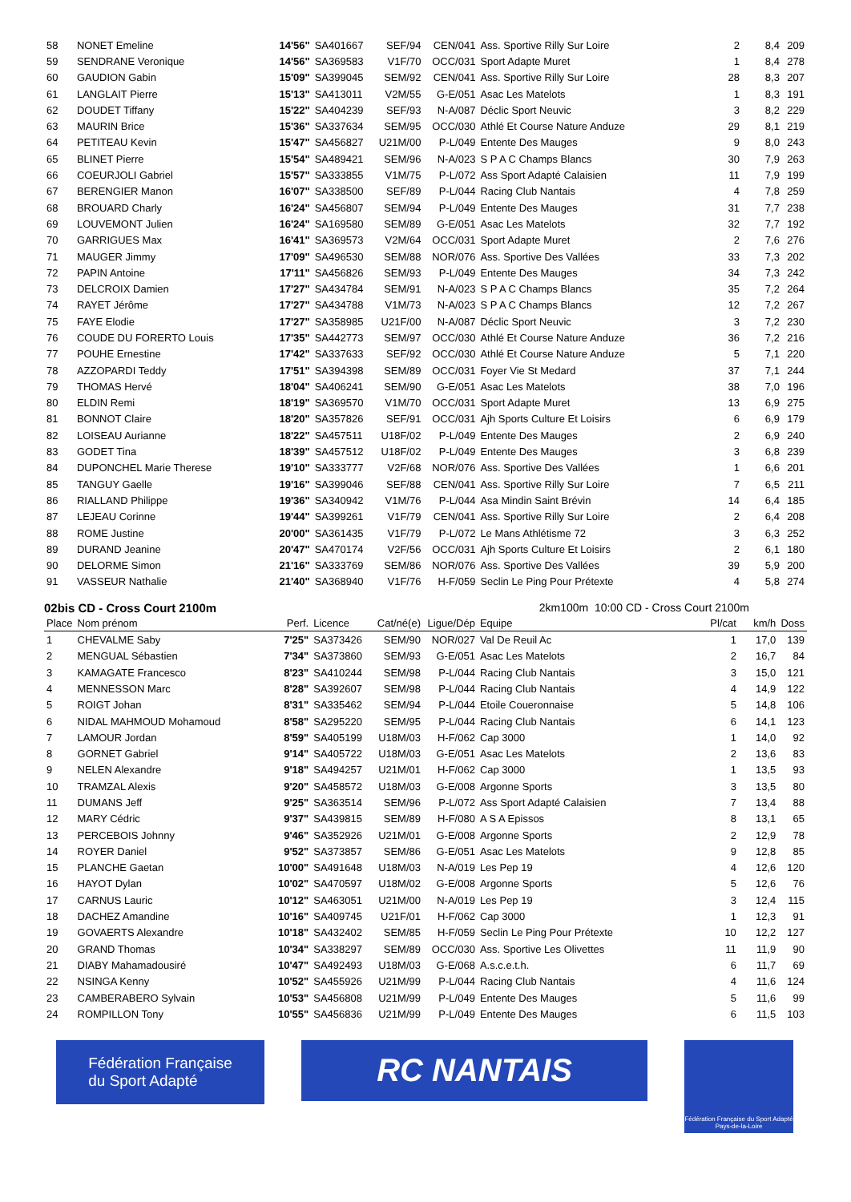| 58 | NONET Emeline | 14'56" | SA401667 | SEF/94 | CEN/041 | Ass. Sportive Rilly Sur Loire | 2 | 8,4 | 209 |
| 59 | SENDRANE Veronique | 14'56" | SA369583 | V1F/70 | OCC/031 | Sport Adapte Muret | 1 | 8,4 | 278 |
| 60 | GAUDION Gabin | 15'09" | SA399045 | SEM/92 | CEN/041 | Ass. Sportive Rilly Sur Loire | 28 | 8,3 | 207 |
| 61 | LANGLAIT Pierre | 15'13" | SA413011 | V2M/55 | G-E/051 | Asac Les Matelots | 1 | 8,3 | 191 |
| 62 | DOUDET Tiffany | 15'22" | SA404239 | SEF/93 | N-A/087 | Déclic Sport Neuvic | 3 | 8,2 | 229 |
| 63 | MAURIN Brice | 15'36" | SA337634 | SEM/95 | OCC/030 | Athlé Et Course Nature Anduze | 29 | 8,1 | 219 |
| 64 | PETITEAU Kevin | 15'47" | SA456827 | U21M/00 | P-L/049 | Entente Des Mauges | 9 | 8,0 | 243 |
| 65 | BLINET Pierre | 15'54" | SA489421 | SEM/96 | N-A/023 | S P A C Champs Blancs | 30 | 7,9 | 263 |
| 66 | COEURJOLI Gabriel | 15'57" | SA333855 | V1M/75 | P-L/072 | Ass Sport Adapté Calaisien | 11 | 7,9 | 199 |
| 67 | BERENGIER Manon | 16'07" | SA338500 | SEF/89 | P-L/044 | Racing Club Nantais | 4 | 7,8 | 259 |
| 68 | BROUARD Charly | 16'24" | SA456807 | SEM/94 | P-L/049 | Entente Des Mauges | 31 | 7,7 | 238 |
| 69 | LOUVEMONT Julien | 16'24" | SA169580 | SEM/89 | G-E/051 | Asac Les Matelots | 32 | 7,7 | 192 |
| 70 | GARRIGUES Max | 16'41" | SA369573 | V2M/64 | OCC/031 | Sport Adapte Muret | 2 | 7,6 | 276 |
| 71 | MAUGER Jimmy | 17'09" | SA496530 | SEM/88 | NOR/076 | Ass. Sportive Des Vallées | 33 | 7,3 | 202 |
| 72 | PAPIN Antoine | 17'11" | SA456826 | SEM/93 | P-L/049 | Entente Des Mauges | 34 | 7,3 | 242 |
| 73 | DELCROIX Damien | 17'27" | SA434784 | SEM/91 | N-A/023 | S P A C Champs Blancs | 35 | 7,2 | 264 |
| 74 | RAYET Jérôme | 17'27" | SA434788 | V1M/73 | N-A/023 | S P A C Champs Blancs | 12 | 7,2 | 267 |
| 75 | FAYE Elodie | 17'27" | SA358985 | U21F/00 | N-A/087 | Déclic Sport Neuvic | 3 | 7,2 | 230 |
| 76 | COUDE DU FORERTO Louis | 17'35" | SA442773 | SEM/97 | OCC/030 | Athlé Et Course Nature Anduze | 36 | 7,2 | 216 |
| 77 | POUHE Ernestine | 17'42" | SA337633 | SEF/92 | OCC/030 | Athlé Et Course Nature Anduze | 5 | 7,1 | 220 |
| 78 | AZZOPARDI Teddy | 17'51" | SA394398 | SEM/89 | OCC/031 | Foyer Vie St Medard | 37 | 7,1 | 244 |
| 79 | THOMAS Hervé | 18'04" | SA406241 | SEM/90 | G-E/051 | Asac Les Matelots | 38 | 7,0 | 196 |
| 80 | ELDIN Remi | 18'19" | SA369570 | V1M/70 | OCC/031 | Sport Adapte Muret | 13 | 6,9 | 275 |
| 81 | BONNOT Claire | 18'20" | SA357826 | SEF/91 | OCC/031 | Ajh Sports Culture Et Loisirs | 6 | 6,9 | 179 |
| 82 | LOISEAU Aurianne | 18'22" | SA457511 | U18F/02 | P-L/049 | Entente Des Mauges | 2 | 6,9 | 240 |
| 83 | GODET Tina | 18'39" | SA457512 | U18F/02 | P-L/049 | Entente Des Mauges | 3 | 6,8 | 239 |
| 84 | DUPONCHEL Marie Therese | 19'10" | SA333777 | V2F/68 | NOR/076 | Ass. Sportive Des Vallées | 1 | 6,6 | 201 |
| 85 | TANGUY Gaelle | 19'16" | SA399046 | SEF/88 | CEN/041 | Ass. Sportive Rilly Sur Loire | 7 | 6,5 | 211 |
| 86 | RIALLAND Philippe | 19'36" | SA340942 | V1M/76 | P-L/044 | Asa Mindin Saint Brévin | 14 | 6,4 | 185 |
| 87 | LEJEAU Corinne | 19'44" | SA399261 | V1F/79 | CEN/041 | Ass. Sportive Rilly Sur Loire | 2 | 6,4 | 208 |
| 88 | ROME Justine | 20'00" | SA361435 | V1F/79 | P-L/072 | Le Mans Athlétisme 72 | 3 | 6,3 | 252 |
| 89 | DURAND Jeanine | 20'47" | SA470174 | V2F/56 | OCC/031 | Ajh Sports Culture Et Loisirs | 2 | 6,1 | 180 |
| 90 | DELORME Simon | 21'16" | SA333769 | SEM/86 | NOR/076 | Ass. Sportive Des Vallées | 39 | 5,9 | 200 |
| 91 | VASSEUR Nathalie | 21'40" | SA368940 | V1F/76 | H-F/059 | Seclin Le Ping Pour Prétexte | 4 | 5,8 | 274 |
02bis CD - Cross Court 2100m 2km100m 10:00 CD - Cross Court 2100m
| Place | Nom prénom | Perf. | Licence | Cat/né(e) | Ligue/Dép | Equipe | Pl/cat | km/h | Doss |
| --- | --- | --- | --- | --- | --- | --- | --- | --- | --- |
| 1 | CHEVALME Saby | 7'25" | SA373426 | SEM/90 | NOR/027 | Val De Reuil Ac | 1 | 17,0 | 139 |
| 2 | MENGUAL Sébastien | 7'34" | SA373860 | SEM/93 | G-E/051 | Asac Les Matelots | 2 | 16,7 | 84 |
| 3 | KAMAGATE Francesco | 8'23" | SA410244 | SEM/98 | P-L/044 | Racing Club Nantais | 3 | 15,0 | 121 |
| 4 | MENNESSON Marc | 8'28" | SA392607 | SEM/98 | P-L/044 | Racing Club Nantais | 4 | 14,9 | 122 |
| 5 | ROIGT Johan | 8'31" | SA335462 | SEM/94 | P-L/044 | Etoile Coueronnaise | 5 | 14,8 | 106 |
| 6 | NIDAL MAHMOUD Mohamoud | 8'58" | SA295220 | SEM/95 | P-L/044 | Racing Club Nantais | 6 | 14,1 | 123 |
| 7 | LAMOUR Jordan | 8'59" | SA405199 | U18M/03 | H-F/062 | Cap 3000 | 1 | 14,0 | 92 |
| 8 | GORNET Gabriel | 9'14" | SA405722 | U18M/03 | G-E/051 | Asac Les Matelots | 2 | 13,6 | 83 |
| 9 | NELEN Alexandre | 9'18" | SA494257 | U21M/01 | H-F/062 | Cap 3000 | 1 | 13,5 | 93 |
| 10 | TRAMZAL Alexis | 9'20" | SA458572 | U18M/03 | G-E/008 | Argonne Sports | 3 | 13,5 | 80 |
| 11 | DUMANS Jeff | 9'25" | SA363514 | SEM/96 | P-L/072 | Ass Sport Adapté Calaisien | 7 | 13,4 | 88 |
| 12 | MARY Cédric | 9'37" | SA439815 | SEM/89 | H-F/080 | A S A Epissos | 8 | 13,1 | 65 |
| 13 | PERCEBOIS Johnny | 9'46" | SA352926 | U21M/01 | G-E/008 | Argonne Sports | 2 | 12,9 | 78 |
| 14 | ROYER Daniel | 9'52" | SA373857 | SEM/86 | G-E/051 | Asac Les Matelots | 9 | 12,8 | 85 |
| 15 | PLANCHE Gaetan | 10'00" | SA491648 | U18M/03 | N-A/019 | Les Pep 19 | 4 | 12,6 | 120 |
| 16 | HAYOT Dylan | 10'02" | SA470597 | U18M/02 | G-E/008 | Argonne Sports | 5 | 12,6 | 76 |
| 17 | CARNUS Lauric | 10'12" | SA463051 | U21M/00 | N-A/019 | Les Pep 19 | 3 | 12,4 | 115 |
| 18 | DACHEZ Amandine | 10'16" | SA409745 | U21F/01 | H-F/062 | Cap 3000 | 1 | 12,3 | 91 |
| 19 | GOVAERTS Alexandre | 10'18" | SA432402 | SEM/85 | H-F/059 | Seclin Le Ping Pour Prétexte | 10 | 12,2 | 127 |
| 20 | GRAND Thomas | 10'34" | SA338297 | SEM/89 | OCC/030 | Ass. Sportive Les Olivettes | 11 | 11,9 | 90 |
| 21 | DIABY Mahamadousiré | 10'47" | SA492493 | U18M/03 | G-E/068 | A.s.c.e.t.h. | 6 | 11,7 | 69 |
| 22 | NSINGA Kenny | 10'52" | SA455926 | U21M/99 | P-L/044 | Racing Club Nantais | 4 | 11,6 | 124 |
| 23 | CAMBERABERO Sylvain | 10'53" | SA456808 | U21M/99 | P-L/049 | Entente Des Mauges | 5 | 11,6 | 99 |
| 24 | ROMPILLON Tony | 10'55" | SA456836 | U21M/99 | P-L/049 | Entente Des Mauges | 6 | 11,5 | 103 |
Fédération Française
du Sport Adapté
RC NANTAIS
Fédération Française du Sport Adapté
Pays-de-la-Loire